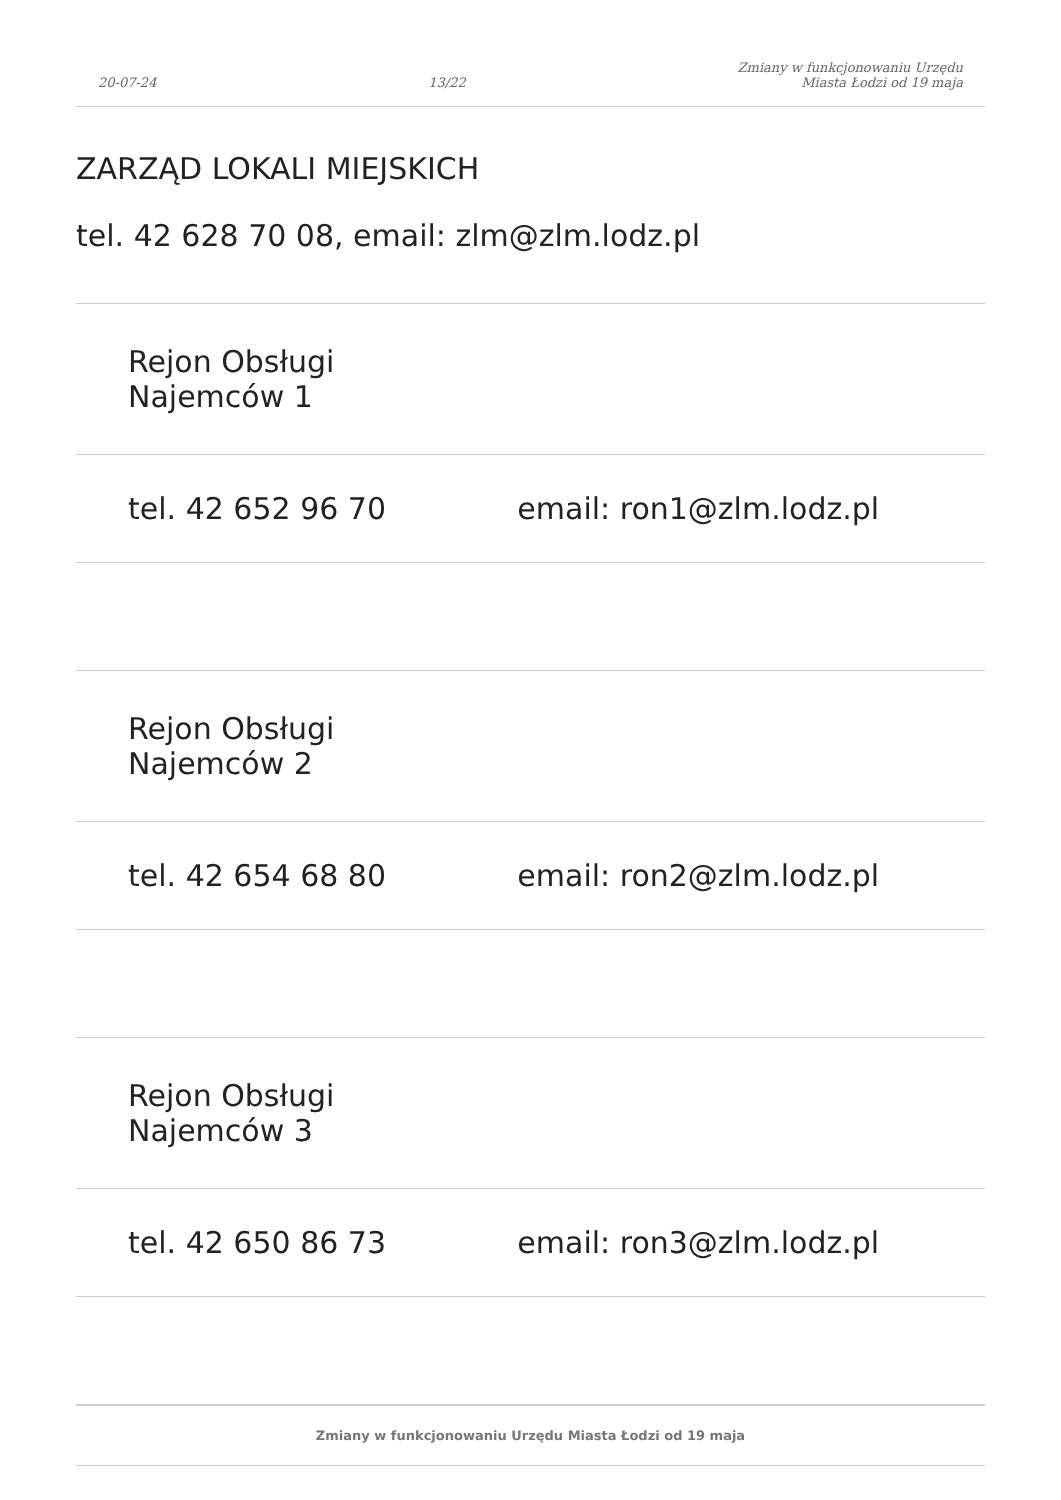20-07-24 13/22 Zmiany w funkcjonowaniu Urzędu
Miasta Łodzi od 19 maja
ZARZĄD LOKALI MIEJSKICH
tel. 42 628 70 08, email: zlm@zlm.lodz.pl
| Rejon Obsługi Najemców 1 | |
| tel. 42 652 96 70 | email: ron1@zlm.lodz.pl |
| Rejon Obsługi Najemców 2 | |
| tel. 42 654 68 80 | email: ron2@zlm.lodz.pl |
| Rejon Obsługi Najemców 3 | |
| tel. 42 650 86 73 | email: ron3@zlm.lodz.pl |
Zmiany w funkcjonowaniu Urzędu Miasta Łodzi od 19 maja